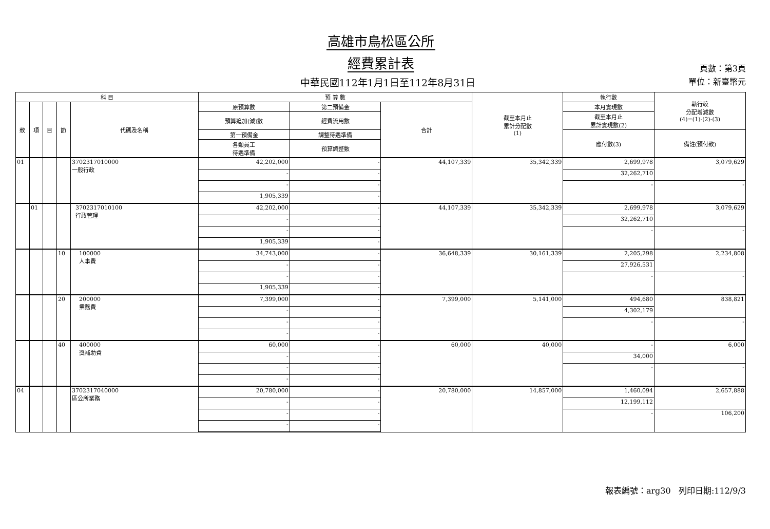高雄市鳥松區公所
經費累計表
中華民國112年1月1日至112年8月31日
頁數：第3頁
單位：新臺幣元
| 科 目 | | | | | 預 算 數 | | | 截至本月止 累計分配數 (1) | 執行數 | 執行較 分配增減數 (4)=(1)-(2)-(3) |
| --- | --- | --- | --- | --- | --- | --- | --- | --- | --- | --- |
| 款 | 項 | 目 | 節 | 代碼及名稱 | 原預算數 | 第二預備金 | 合計 | | 本月實現數 | |
| | | | | | 預算追加(減)數 | 經費流用數 | | | 截至本月止 累計實現數(2) | |
| | | | | | 第一預備金 | 調整待遇準備 | | | 應付數(3) | 備註(預付款) |
| | | | | | 各類員工 待遇準備 | 預算調整數 | | | | |
| 01 | | | | 3702317010000 一般行政 | 42,202,000 | - | 44,107,339 | 35,342,339 | 2,699,978 | 3,079,629 |
| | | | | | - | - | | | 32,262,710 | |
| | | | | | - | - | | | - | - |
| | | | | | 1,905,339 | - | | | | |
| | 01 | | | 3702317010100 行政管理 | 42,202,000 | - | 44,107,339 | 35,342,339 | 2,699,978 | 3,079,629 |
| | | | | | - | - | | | 32,262,710 | |
| | | | | | - | - | | | - | - |
| | | | | | 1,905,339 | - | | | | |
| | | | 10 | 100000 人事費 | 34,743,000 | - | 36,648,339 | 30,161,339 | 2,205,298 | 2,234,808 |
| | | | | | - | - | | | 27,926,531 | |
| | | | | | - | - | | | - | - |
| | | | | | 1,905,339 | - | | | | |
| | | | 20 | 200000 業務費 | 7,399,000 | - | 7,399,000 | 5,141,000 | 494,680 | 838,821 |
| | | | | | - | - | | | 4,302,179 | |
| | | | | | - | - | | | - | - |
| | | | | | - | - | | | | |
| | | | 40 | 400000 獎補助費 | 60,000 | - | 60,000 | 40,000 | - | 6,000 |
| | | | | | - | - | | | 34,000 | |
| | | | | | - | - | | | - | - |
| | | | | | - | - | | | | |
| 04 | | | | 3702317040000 區公所業務 | 20,780,000 | - | 20,780,000 | 14,857,000 | 1,460,094 | 2,657,888 |
| | | | | | - | - | | | 12,199,112 | |
| | | | | | - | - | | | - | 106,200 |
| | | | | | - | - | | | | |
報表編號：arg30 列印日期:112/9/3